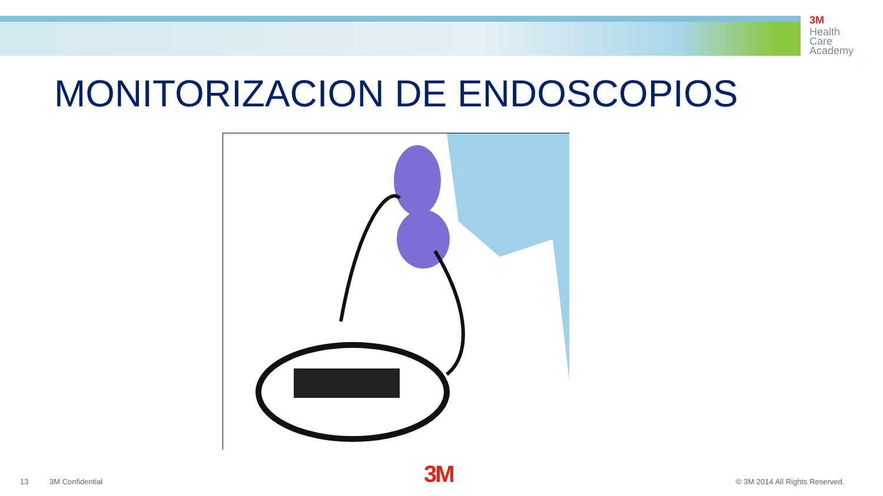3M
Health
Care
Academy
MONITORIZACION DE ENDOSCOPIOS
13 3M Confidential 3M © 3M 2014 All Rights Reserved.